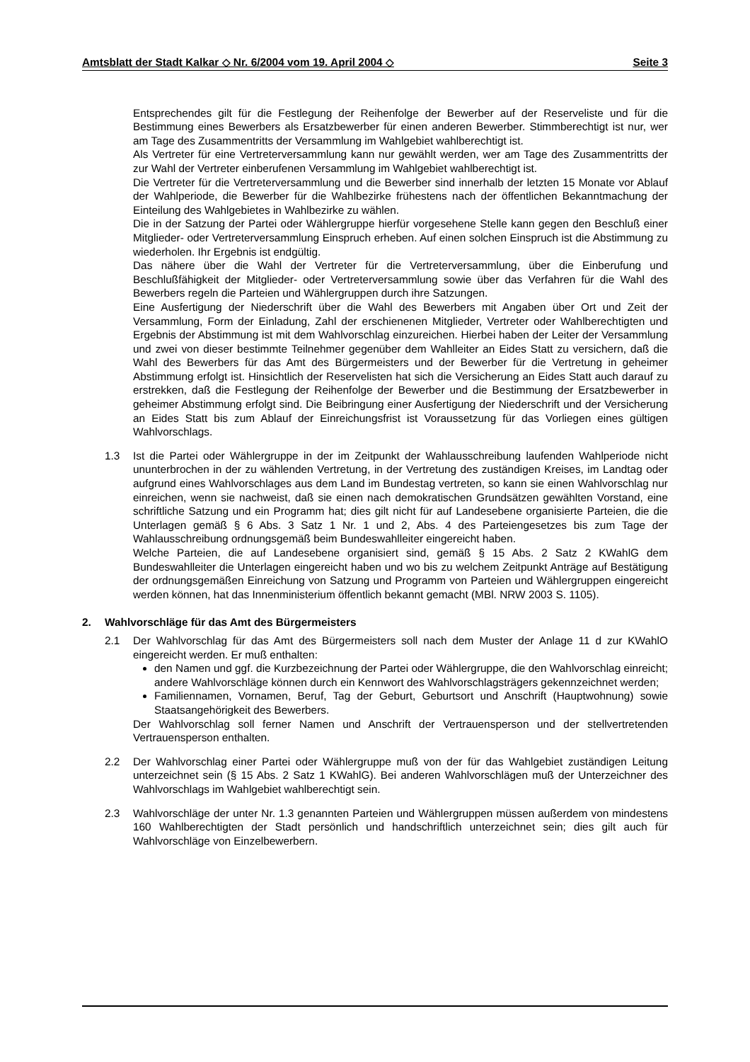Amtsblatt der Stadt Kalkar ◇ Nr. 6/2004 vom 19. April 2004 ◇ Seite 3
Entsprechendes gilt für die Festlegung der Reihenfolge der Bewerber auf der Reserveliste und für die Bestimmung eines Bewerbers als Ersatzbewerber für einen anderen Bewerber. Stimmberechtigt ist nur, wer am Tage des Zusammentritts der Versammlung im Wahlgebiet wahlberechtigt ist.
Als Vertreter für eine Vertreterversammlung kann nur gewählt werden, wer am Tage des Zusammentritts der zur Wahl der Vertreter einberufenen Versammlung im Wahlgebiet wahlberechtigt ist.
Die Vertreter für die Vertreterversammlung und die Bewerber sind innerhalb der letzten 15 Monate vor Ablauf der Wahlperiode, die Bewerber für die Wahlbezirke frühestens nach der öffentlichen Bekanntmachung der Einteilung des Wahlgebietes in Wahlbezirke zu wählen.
Die in der Satzung der Partei oder Wählergruppe hierfür vorgesehene Stelle kann gegen den Beschluß einer Mitglieder- oder Vertreterversammlung Einspruch erheben. Auf einen solchen Einspruch ist die Abstimmung zu wiederholen. Ihr Ergebnis ist endgültig.
Das nähere über die Wahl der Vertreter für die Vertreterversammlung, über die Einberufung und Beschlußfähigkeit der Mitglieder- oder Vertreterversammlung sowie über das Verfahren für die Wahl des Bewerbers regeln die Parteien und Wählergruppen durch ihre Satzungen.
Eine Ausfertigung der Niederschrift über die Wahl des Bewerbers mit Angaben über Ort und Zeit der Versammlung, Form der Einladung, Zahl der erschienenen Mitglieder, Vertreter oder Wahlberechtigten und Ergebnis der Abstimmung ist mit dem Wahlvorschlag einzureichen. Hierbei haben der Leiter der Versammlung und zwei von dieser bestimmte Teilnehmer gegenüber dem Wahlleiter an Eides Statt zu versichern, daß die Wahl des Bewerbers für das Amt des Bürgermeisters und der Bewerber für die Vertretung in geheimer Abstimmung erfolgt ist. Hinsichtlich der Reservelisten hat sich die Versicherung an Eides Statt auch darauf zu erstrekken, daß die Festlegung der Reihenfolge der Bewerber und die Bestimmung der Ersatzbewerber in geheimer Abstimmung erfolgt sind. Die Beibringung einer Ausfertigung der Niederschrift und der Versicherung an Eides Statt bis zum Ablauf der Einreichungsfrist ist Voraussetzung für das Vorliegen eines gültigen Wahlvorschlags.
1.3 Ist die Partei oder Wählergruppe in der im Zeitpunkt der Wahlausschreibung laufenden Wahlperiode nicht ununterbrochen in der zu wählenden Vertretung, in der Vertretung des zuständigen Kreises, im Landtag oder aufgrund eines Wahlvorschlages aus dem Land im Bundestag vertreten, so kann sie einen Wahlvorschlag nur einreichen, wenn sie nachweist, daß sie einen nach demokratischen Grundsätzen gewählten Vorstand, eine schriftliche Satzung und ein Programm hat; dies gilt nicht für auf Landesebene organisierte Parteien, die die Unterlagen gemäß § 6 Abs. 3 Satz 1 Nr. 1 und 2, Abs. 4 des Parteiengesetzes bis zum Tage der Wahlausschreibung ordnungsgemäß beim Bundeswahlleiter eingereicht haben.
Welche Parteien, die auf Landesebene organisiert sind, gemäß § 15 Abs. 2 Satz 2 KWahlG dem Bundeswahlleiter die Unterlagen eingereicht haben und wo bis zu welchem Zeitpunkt Anträge auf Bestätigung der ordnungsgemäßen Einreichung von Satzung und Programm von Parteien und Wählergruppen eingereicht werden können, hat das Innenministerium öffentlich bekannt gemacht (MBl. NRW 2003 S. 1105).
2. Wahlvorschläge für das Amt des Bürgermeisters
2.1 Der Wahlvorschlag für das Amt des Bürgermeisters soll nach dem Muster der Anlage 11 d zur KWahlO eingereicht werden. Er muß enthalten:
den Namen und ggf. die Kurzbezeichnung der Partei oder Wählergruppe, die den Wahlvorschlag einreicht; andere Wahlvorschläge können durch ein Kennwort des Wahlvorschlagsträgers gekennzeichnet werden;
Familiennamen, Vornamen, Beruf, Tag der Geburt, Geburtsort und Anschrift (Hauptwohnung) sowie Staatsangehörigkeit des Bewerbers.
Der Wahlvorschlag soll ferner Namen und Anschrift der Vertrauensperson und der stellvertretenden Vertrauensperson enthalten.
2.2 Der Wahlvorschlag einer Partei oder Wählergruppe muß von der für das Wahlgebiet zuständigen Leitung unterzeichnet sein (§ 15 Abs. 2 Satz 1 KWahlG). Bei anderen Wahlvorschlägen muß der Unterzeichner des Wahlvorschlags im Wahlgebiet wahlberechtigt sein.
2.3 Wahlvorschläge der unter Nr. 1.3 genannten Parteien und Wählergruppen müssen außerdem von mindestens 160 Wahlberechtigten der Stadt persönlich und handschriftlich unterzeichnet sein; dies gilt auch für Wahlvorschläge von Einzelbewerbern.